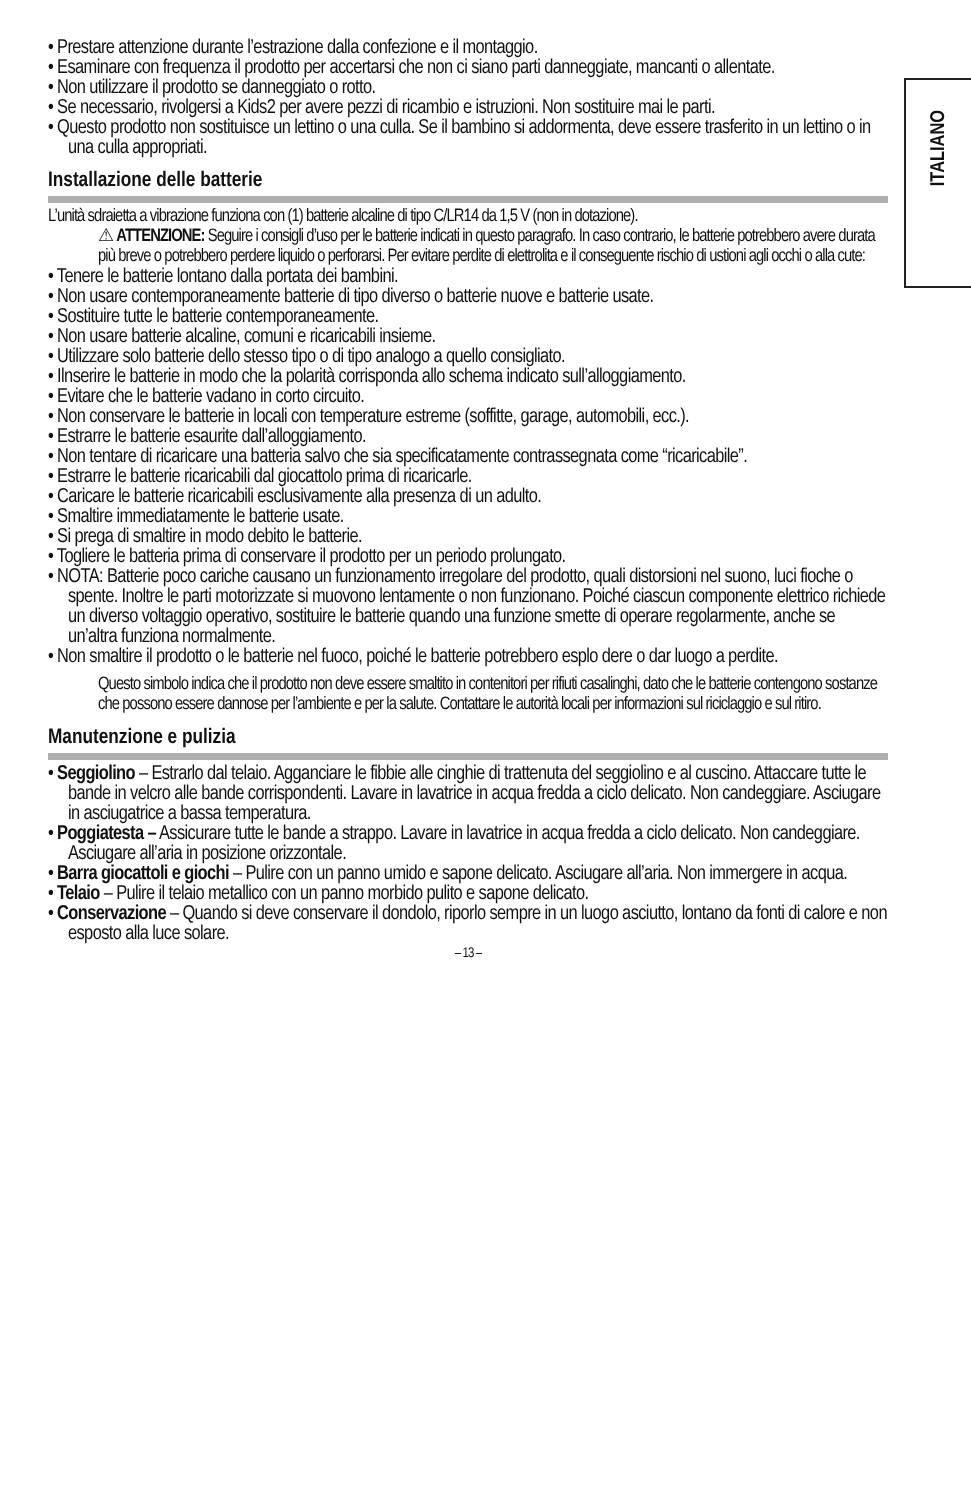ITALIANO
• Prestare attenzione durante l’estrazione dalla confezione e il montaggio.
• Esaminare con frequenza il prodotto per accertarsi che non ci siano parti danneggiate, mancanti o allentate.
• Non utilizzare il prodotto se danneggiato o rotto.
• Se necessario, rivolgersi a Kids2 per avere pezzi di ricambio e istruzioni. Non sostituire mai le parti.
• Questo prodotto non sostituisce un lettino o una culla. Se il bambino si addormenta, deve essere trasferito in un lettino o in una culla appropriati.
Installazione delle batterie
L’unità sdraietta a vibrazione funziona con (1) batterie alcaline di tipo C/LR14 da 1,5 V (non in dotazione).
⚠ ATTENZIONE: Seguire i consigli d’uso per le batterie indicati in questo paragrafo. In caso contrario, le batterie potrebbero avere durata più breve o potrebbero perdere liquido o perforarsi. Per evitare perdite di elettrolita e il conseguente rischio di ustioni agli occhi o alla cute:
• Tenere le batterie lontano dalla portata dei bambini.
• Non usare contemporaneamente batterie di tipo diverso o batterie nuove e batterie usate.
• Sostituire tutte le batterie contemporaneamente.
• Non usare batterie alcaline, comuni e ricaricabili insieme.
• Utilizzare solo batterie dello stesso tipo o di tipo analogo a quello consigliato.
• Ilnserire le batterie in modo che la polarità corrisponda allo schema indicato sull’alloggiamento.
• Evitare che le batterie vadano in corto circuito.
• Non conservare le batterie in locali con temperature estreme (soffitte, garage, automobili, ecc.).
• Estrarre le batterie esaurite dall’alloggiamento.
• Non tentare di ricaricare una batteria salvo che sia specificatamente contrassegnata come “ricaricabile”.
• Estrarre le batterie ricaricabili dal giocattolo prima di ricaricarle.
• Caricare le batterie ricaricabili esclusivamente alla presenza di un adulto.
• Smaltire immediatamente le batterie usate.
• Si prega di smaltire in modo debito le batterie.
• Togliere le batteria prima di conservare il prodotto per un periodo prolungato.
• NOTA: Batterie poco cariche causano un funzionamento irregolare del prodotto, quali distorsioni nel suono, luci fioche o spente. Inoltre le parti motorizzate si muovono lentamente o non funzionano. Poiché ciascun componente elettrico richiede un diverso voltaggio operativo, sostituire le batterie quando una funzione smette di operare regolarmente, anche se un’altra funziona normalmente.
• Non smaltire il prodotto o le batterie nel fuoco, poiché le batterie potrebbero esplo dere o dar luogo a perdite.
Questo simbolo indica che il prodotto non deve essere smaltito in contenitori per rifiuti casalinghi, dato che le batterie contengono sostanze che possono essere dannose per l’ambiente e per la salute. Contattare le autorità locali per informazioni sul riciclaggio e sul ritiro.
Manutenzione e pulizia
• Seggiolino – Estrarlo dal telaio. Agganciare le fibbie alle cinghie di trattenuta del seggiolino e al cuscino. Attaccare tutte le bande in velcro alle bande corrispondenti. Lavare in lavatrice in acqua fredda a ciclo delicato. Non candeggiare. Asciugare in asciugatrice a bassa temperatura.
• Poggiatesta – Assicurare tutte le bande a strappo. Lavare in lavatrice in acqua fredda a ciclo delicato. Non candeggiare. Asciugare all’aria in posizione orizzontale.
• Barra giocattoli e giochi – Pulire con un panno umido e sapone delicato. Asciugare all’aria. Non immergere in acqua.
• Telaio – Pulire il telaio metallico con un panno morbido pulito e sapone delicato.
• Conservazione – Quando si deve conservare il dondolo, riporlo sempre in un luogo asciutto, lontano da fonti di calore e non esposto alla luce solare.
– 13 –